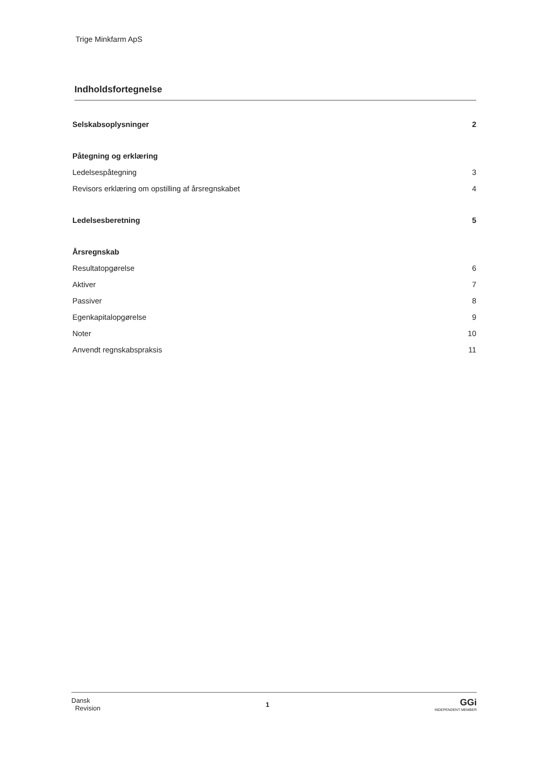Trige Minkfarm ApS
Indholdsfortegnelse
Selskabsoplysninger 2
Påtegning og erklæring
Ledelsespåtegning 3
Revisors erklæring om opstilling af årsregnskabet 4
Ledelsesberetning 5
Årsregnskab
Resultatopgørelse 6
Aktiver 7
Passiver 8
Egenkapitalopgørelse 9
Noter 10
Anvendt regnskabspraksis 11
Dansk
Revision
1
GGi
INDEPENDENT MEMBER